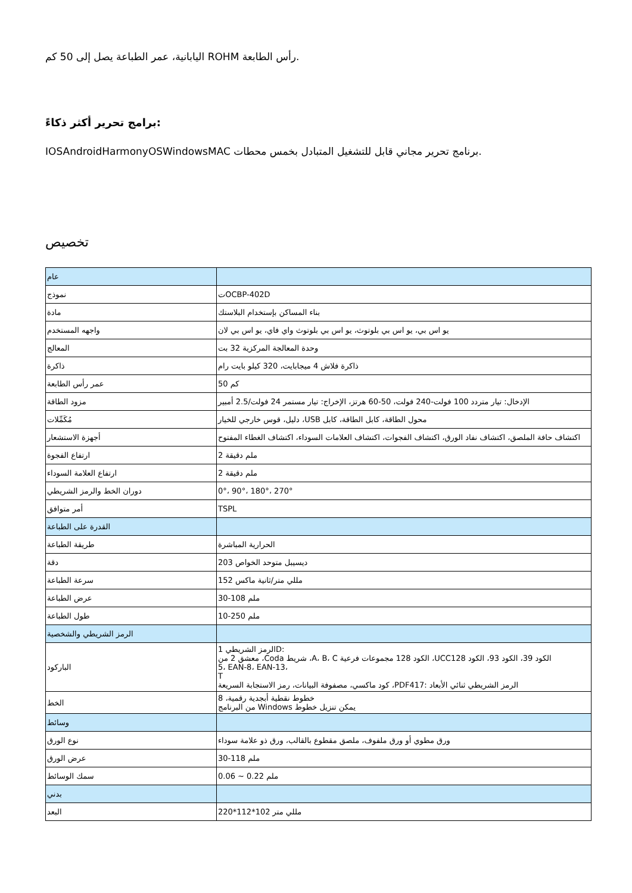اليابانية، عمر الطباعة يصل إلى 50 كم ROHM رأس الطابعة.
برامج تحرير أكثر ذكاءً:
IOSAndroidHarmonyOSWindowsMAC برنامج تحرير مجاني قابل للتشغيل المتبادل بخمس محطات.
تخصيص
| عام | |
| نموذج | تOCBP-402D |
| مادة | بناء المساكن بإستخدام البلاستك |
| واجهه المستخدم | يو اس بي، يو اس بي بلوتوث، يو اس بي بلوتوث واي فاي، يو اس بي لان |
| المعالج | وحدة المعالجة المركزية 32 بت |
| ذاكرة | ذاكرة فلاش 4 ميجابايت، 320 كيلو بايت رام |
| عمر رأس الطابعة | 50 كم |
| مزود الطاقة | الإدخال: تيار متردد 100 فولت-240 فولت، 50-60 هرتز، الإخراج: تيار مستمر 24 فولت/2.5 أمبير |
| مُكَمِّلات | دليل، قوس خارجي للخيار ،USB محول الطاقة، كابل الطاقة، كابل |
| أجهزة الاستشعار | اكتشاف حافة الملصق، اكتشاف نفاد الورق، اكتشاف الفجوات، اكتشاف العلامات السوداء، اكتشاف الغطاء المفتوح |
| ارتفاع الفجوة | ملم دقيقة 2 |
| ارتفاع العلامة السوداء | ملم دقيقة 2 |
| دوران الخط والرمز الشريطي | 0°، 90°، 180°، 270° |
| أمر متوافق | TSPL |
| القدرة على الطباعة | |
| طريقة الطباعة | الحرارية المباشرة |
| دقة | 203 ديسيبل متوحد الخواص |
| سرعة الطباعة | 152 مللي متر/ثانية ماكس |
| عرض الطباعة | 30-108 ملم |
| طول الطباعة | 10-250 ملم |
| الرمز الشريطي والشخصية | |
| الباركود | 1 الرمز الشريطيD: معشق 2 من ،Coda شريط ،A، B، C الكود 128 مجموعات فرعية ،UCCالكود 39، الكود 93، الكود 128 5، EAN-8، EAN-13، T كود ماكسي، مصفوفة البيانات، رمز الاستجابة السريعة ،PDF417: الرمز الشريطي ثنائي الأبعاد |
| الخط | خطوط نقطية أبجدية رقمية، 8 من البرنامج Windows يمكن تنزيل خطوط |
| وسائط | |
| نوع الورق | ورق مطوي أو ورق ملفوف، ملصق مقطوع بالقالب، ورق ذو علامة سوداء |
| عرض الورق | 30-118 ملم |
| سمك الوسائط | 0.06 ~ 0.22 ملم |
| بدني | |
| البعد | 220*112*102 مللي متر |